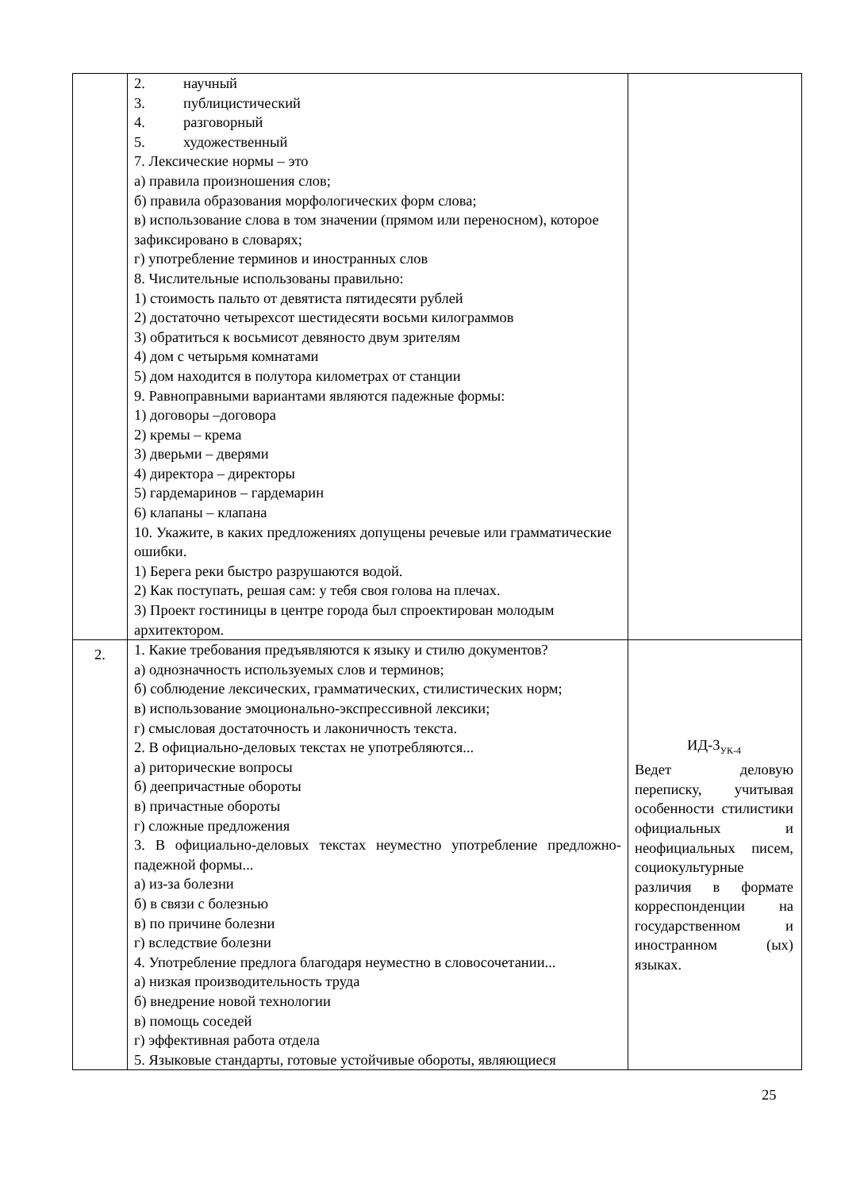| | 2. научный 3. публицистический 4. разговорный 5. художественный 7. Лексические нормы – это а) правила произношения слов; б) правила образования морфологических форм слова; в) использование слова в том значении (прямом или переносном), которое зафиксировано в словарях; г) употребление терминов и иностранных слов 8. Числительные использованы правильно: 1) стоимость пальто от девятиста пятидесяти рублей 2) достаточно четырехсот шестидесяти восьми килограммов 3) обратиться к восьмисот девяносто двум зрителям 4) дом с четырьмя комнатами 5) дом находится в полутора километрах от станции 9. Равноправными вариантами являются падежные формы: 1) договоры –договора 2) кремы – крема 3) дверьми – дверями 4) директора – директоры 5) гардемаринов – гардемарин 6) клапаны – клапана 10. Укажите, в каких предложениях допущены речевые или грамматические ошибки. 1) Берега реки быстро разрушаются водой. 2) Как поступать, решая сам: у тебя своя голова на плечах. 3) Проект гостиницы в центре города был спроектирован молодым архитектором. | |
| 2. | 1. Какие требования предъявляются к языку и стилю документов? а) однозначность используемых слов и терминов; б) соблюдение лексических, грамматических, стилистических норм; в) использование эмоционально-экспрессивной лексики; г) смысловая достаточность и лаконичность текста. 2. В официально-деловых текстах не употребляются... а) риторические вопросы б) деепричастные обороты в) причастные обороты г) сложные предложения 3. В официально-деловых текстах неуместно употребление предложно-падежной формы... а) из-за болезни б) в связи с болезнью в) по причине болезни г) вследствие болезни 4. Употребление предлога благодаря неуместно в словосочетании... а) низкая производительность труда б) внедрение новой технологии в) помощь соседей г) эффективная работа отдела 5. Языковые стандарты, готовые устойчивые обороты, являющиеся | ИД-3<sub>УК-4</sub> Ведет деловую переписку, учитывая особенности стилистики официальных и неофициальных писем, социокультурные различия в формате корреспонденции на государственном и иностранном (ых) языках. |
25